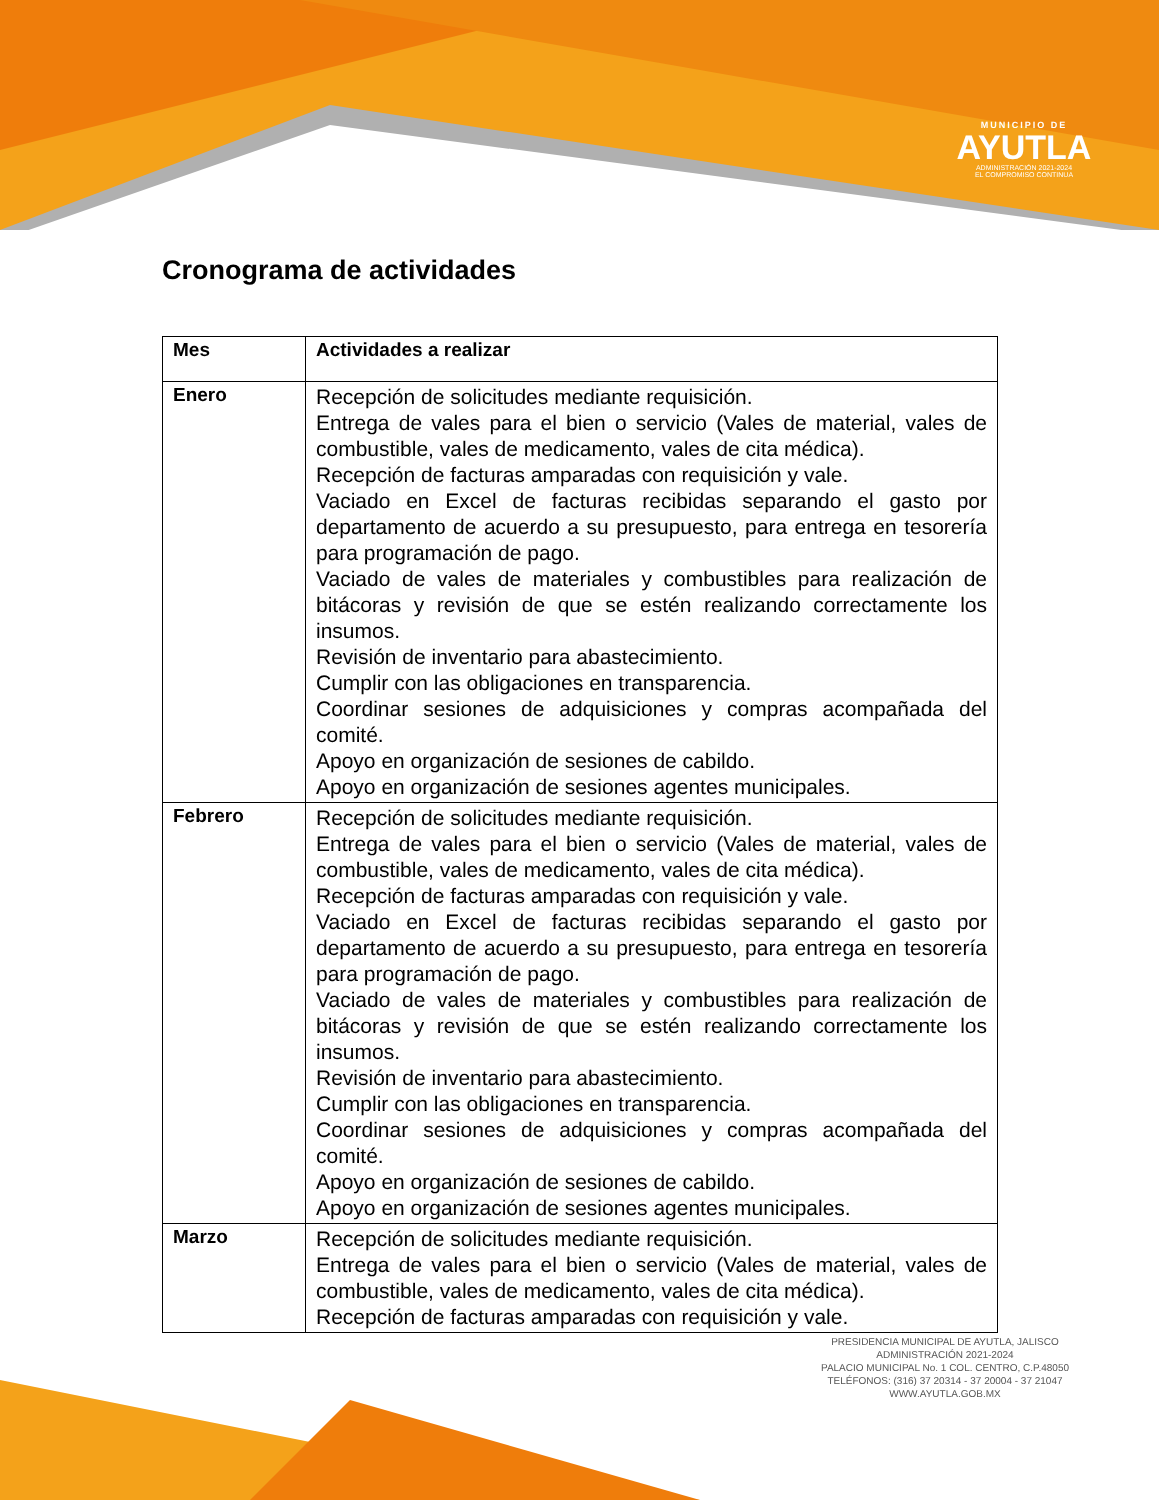MUNICIPIO DE
AYUTLA
ADMINISTRACIÓN 2021-2024
EL COMPROMISO CONTINUA
Cronograma de actividades
| Mes | Actividades a realizar |
| --- | --- |
| Enero | Recepción de solicitudes mediante requisición. Entrega de vales para el bien o servicio (Vales de material, vales de combustible, vales de medicamento, vales de cita médica). Recepción de facturas amparadas con requisición y vale. Vaciado en Excel de facturas recibidas separando el gasto por departamento de acuerdo a su presupuesto, para entrega en tesorería para programación de pago. Vaciado de vales de materiales y combustibles para realización de bitácoras y revisión de que se estén realizando correctamente los insumos. Revisión de inventario para abastecimiento. Cumplir con las obligaciones en transparencia. Coordinar sesiones de adquisiciones y compras acompañada del comité. Apoyo en organización de sesiones de cabildo. Apoyo en organización de sesiones agentes municipales. |
| Febrero | Recepción de solicitudes mediante requisición. Entrega de vales para el bien o servicio (Vales de material, vales de combustible, vales de medicamento, vales de cita médica). Recepción de facturas amparadas con requisición y vale. Vaciado en Excel de facturas recibidas separando el gasto por departamento de acuerdo a su presupuesto, para entrega en tesorería para programación de pago. Vaciado de vales de materiales y combustibles para realización de bitácoras y revisión de que se estén realizando correctamente los insumos. Revisión de inventario para abastecimiento. Cumplir con las obligaciones en transparencia. Coordinar sesiones de adquisiciones y compras acompañada del comité. Apoyo en organización de sesiones de cabildo. Apoyo en organización de sesiones agentes municipales. |
| Marzo | Recepción de solicitudes mediante requisición. Entrega de vales para el bien o servicio (Vales de material, vales de combustible, vales de medicamento, vales de cita médica). Recepción de facturas amparadas con requisición y vale. |
PRESIDENCIA MUNICIPAL DE AYUTLA, JALISCO
ADMINISTRACIÓN 2021-2024
PALACIO MUNICIPAL No. 1 COL. CENTRO, C.P.48050
TELÉFONOS: (316) 37 20314 - 37 20004 - 37 21047
WWW.AYUTLA.GOB.MX